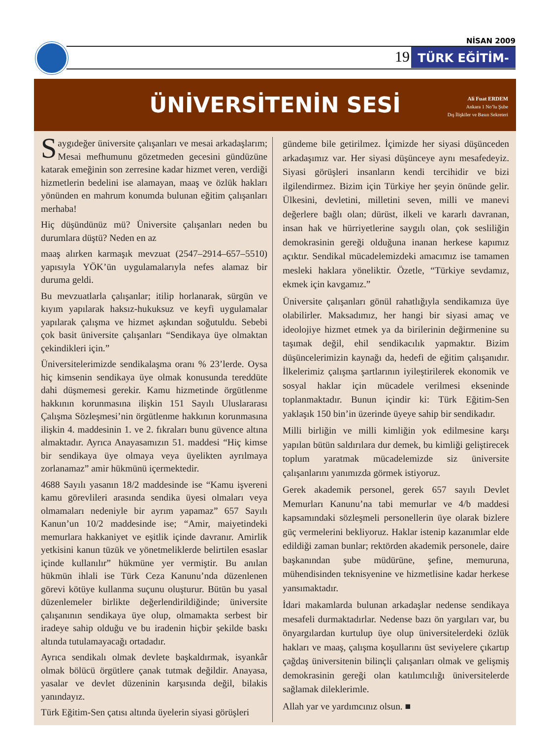NİSAN 2009
19
TÜRK EĞİTİM-SEN
ÜNİVERSİTENİN SESİ
Ali Fuat ERDEM
Ankara 1 No’lu Şube
Dış İlişkiler ve Basın Sekreteri
Saygıdeğer üniversite çalışanları ve mesai arkadaşlarım; Mesai mefhumunu gözetmeden gecesini gündüzüne katarak emeğinin son zerresine kadar hizmet veren, verdiği hizmetlerin bedelini ise alamayan, maaş ve özlük hakları yönünden en mahrum konumda bulunan eğitim çalışanları merhaba!
Hiç düşündünüz mü? Üniversite çalışanları neden bu durumlara düştü? Neden en az
maaş alırken karmaşık mevzuat (2547–2914–657–5510) yapısıyla YÖK’ün uygulamalarıyla nefes alamaz bir duruma geldi.
Bu mevzuatlarla çalışanlar; itilip horlanarak, sürgün ve kıyım yapılarak haksız-hukuksuz ve keyfi uygulamalar yapılarak çalışma ve hizmet aşkından soğutuldu. Sebebi çok basit üniversite çalışanları “Sendikaya üye olmaktan çekindikleri için.”
Üniversitelerimizde sendikalaşma oranı % 23’lerde. Oysa hiç kimsenin sendikaya üye olmak konusunda tereddüte dahi düşmemesi gerekir. Kamu hizmetinde örgütlenme hakkının korunmasına ilişkin 151 Sayılı Uluslararası Çalışma Sözleşmesi’nin örgütlenme hakkının korunmasına ilişkin 4. maddesinin 1. ve 2. fıkraları bunu güvence altına almaktadır. Ayrıca Anayasamızın 51. maddesi “Hiç kimse bir sendikaya üye olmaya veya üyelikten ayrılmaya zorlanamaz” amir hükmünü içermektedir.
4688 Sayılı yasanın 18/2 maddesinde ise “Kamu işvereni kamu görevlileri arasında sendika üyesi olmaları veya olmamaları nedeniyle bir ayrım yapamaz” 657 Sayılı Kanun’un 10/2 maddesinde ise; “Amir, maiyetindeki memurlara hakkaniyet ve eşitlik içinde davranır. Amirlik yetkisini kanun tüzük ve yönetmeliklerde belirtilen esaslar içinde kullanılır” hükmüne yer vermiştir. Bu anılan hükmün ihlali ise Türk Ceza Kanunu’nda düzenlenen görevi kötüye kullanma suçunu oluşturur. Bütün bu yasal düzenlemeler birlikte değerlendirildiğinde; üniversite çalışanının sendikaya üye olup, olmamakta serbest bir iradeye sahip olduğu ve bu iradenin hiçbir şekilde baskı altında tutulamayacağı ortadadır.
Ayrıca sendikalı olmak devlete başkaldırmak, isyankâr olmak bölücü örgütlere çanak tutmak değildir. Anayasa, yasalar ve devlet düzeninin karşısında değil, bilakis yanındayız.
Türk Eğitim-Sen çatısı altında üyelerin siyasi görüşleri
gündeme bile getirilmez. İçimizde her siyasi düşünceden arkadaşımız var. Her siyasi düşünceye aynı mesafedeyiz. Siyasi görüşleri insanların kendi tercihidir ve bizi ilgilendirmez. Bizim için Türkiye her şeyin önünde gelir. Ülkesini, devletini, milletini seven, milli ve manevi değerlere bağlı olan; dürüst, ilkeli ve kararlı davranan, insan hak ve hürriyetlerine saygılı olan, çok sesliliğin demokrasinin gereği olduğuna inanan herkese kapımız açıktır. Sendikal mücadelemizdeki amacımız ise tamamen mesleki haklara yöneliktir. Özetle, “Türkiye sevdamız, ekmek için kavgamız.”
Üniversite çalışanları gönül rahatlığıyla sendikamıza üye olabilirler. Maksadımız, her hangi bir siyasi amaç ve ideolojiye hizmet etmek ya da birilerinin değirmenine su taşımak değil, ehil sendikacılık yapmaktır. Bizim düşüncelerimizin kaynağı da, hedefi de eğitim çalışanıdır. İlkelerimiz çalışma şartlarının iyileştirilerek ekonomik ve sosyal haklar için mücadele verilmesi ekseninde toplanmaktadır. Bunun içindir ki: Türk Eğitim-Sen yaklaşık 150 bin’in üzerinde üyeye sahip bir sendikadır.
Milli birliğin ve milli kimliğin yok edilmesine karşı yapılan bütün saldırılara dur demek, bu kimliği geliştirecek toplum yaratmak mücadelemizde siz üniversite çalışanlarını yanımızda görmek istiyoruz.
Gerek akademik personel, gerek 657 sayılı Devlet Memurları Kanunu’na tabi memurlar ve 4/b maddesi kapsamındaki sözleşmeli personellerin üye olarak bizlere güç vermelerini bekliyoruz. Haklar istenip kazanımlar elde edildiği zaman bunlar; rektörden akademik personele, daire başkanından şube müdürüne, şefine, memuruna, mühendisinden teknisyenine ve hizmetlisine kadar herkese yansımaktadır.
İdari makamlarda bulunan arkadaşlar nedense sendikaya mesafeli durmaktadırlar. Nedense bazı ön yargıları var, bu önyargılardan kurtulup üye olup üniversitelerdeki özlük hakları ve maaş, çalışma koşullarını üst seviyelere çıkartıp çağdaş üniversitenin bilinçli çalışanları olmak ve gelişmiş demokrasinin gereği olan katılımcılığı üniversitelerde sağlamak dileklerimle.
Allah yar ve yardımcınız olsun. ■